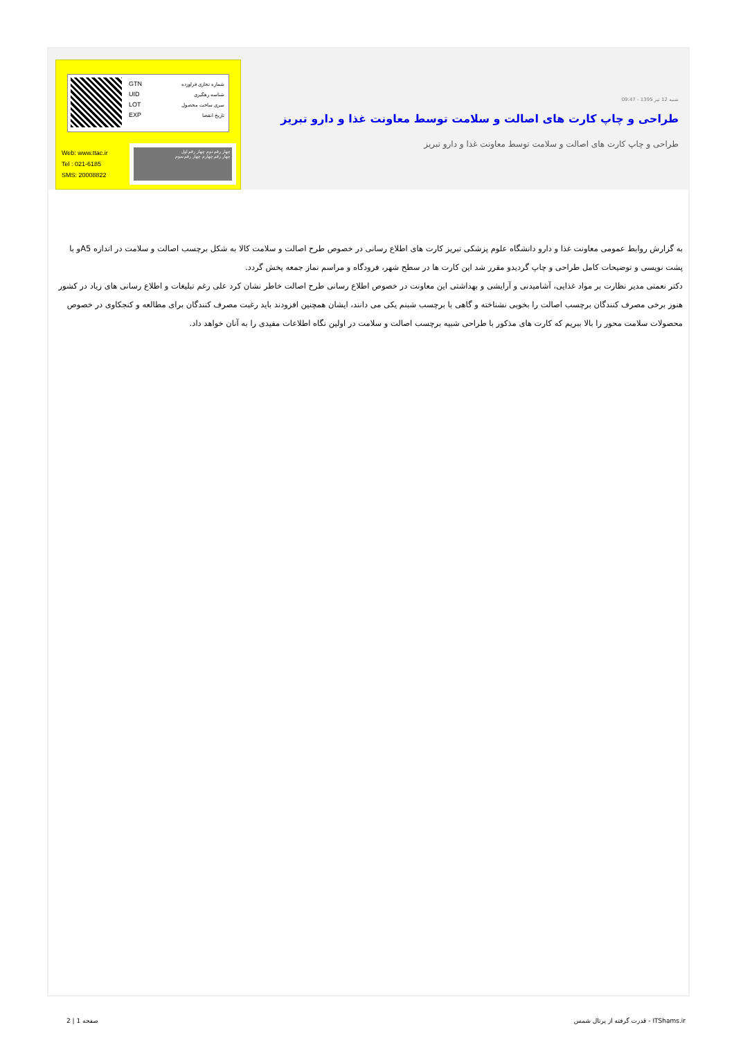شنبه 12 تیر 1395 - 09:47
طراحی و چاپ کارت های اصالت و سلامت توسط معاونت غذا و دارو تبریز
طراحی و چاپ کارت های اصالت و سلامت توسط معاونت غذا و دارو تبریز
GTN
UID
LOT
EXP
شماره تجاری فراورده
شناسه رهگیری
سری ساخت محصول
تاریخ انقضا
Web: www.ttac.ir
Tel : 021-6185
SMS: 20008822
چهار رقم دوم چهار رقم اول
چهار رقم چهارم چهار رقم سوم
به گزارش روابط عمومی معاونت غذا و دارو دانشگاه علوم پزشکی تبریز کارت های اطلاع رسانی در خصوص طرح اصالت و سلامت کالا به شکل برچسب اصالت و سلامت در اندازه A5و با پشت نویسی و توضیحات کامل طراحی و چاپ گردیدو مقرر شد این کارت ها در سطح شهر، فرودگاه و مراسم نماز جمعه پخش گردد.
دکتر نعمتی مدیر نظارت بر مواد غذایی، آشامیدنی و آرایشی و بهداشتی این معاونت در خصوص اطلاع رسانی طرح اصالت خاطر نشان کرد علی رغم تبلیغات و اطلاع رسانی های زیاد در کشور هنوز برخی مصرف کنندگان برچسب اصالت را بخوبی نشناخته و گاهی با برچسب شبنم یکی می دانند، ایشان همچنین افزودند باید رغبت مصرف کنندگان برای مطالعه و کنجکاوی در خصوص محصولات سلامت محور را بالا ببریم که کارت های مذکور با طراحی شبیه برچسب اصالت و سلامت در اولین نگاه اطلاعات مفیدی را به آنان خواهد داد.
قدرت گرفته از پرتال شمس - ITShams.ir
صفحه 1 | 2